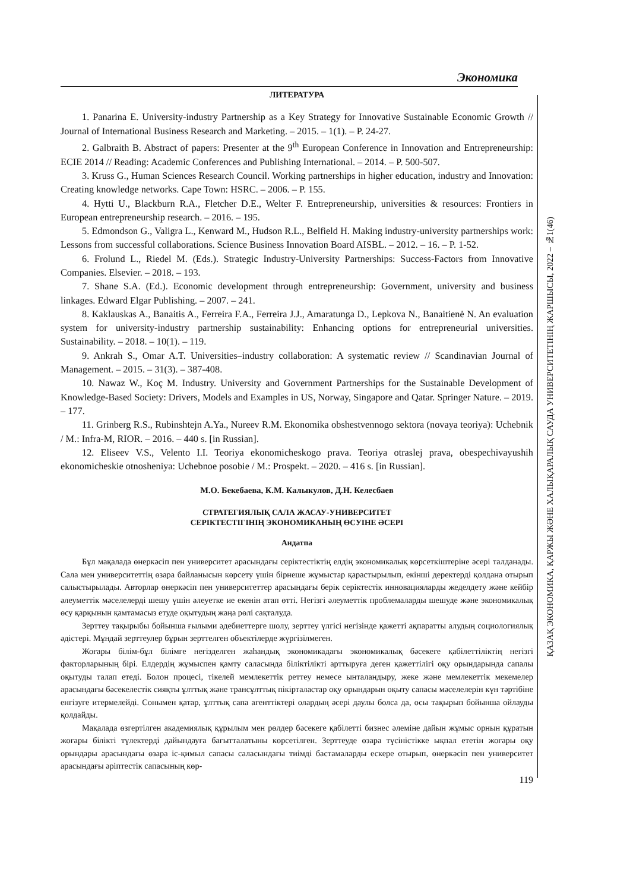Экономика
ҚАЗАҚ ЭКОНОМИКА, ҚАРЖЫ ЖӘНЕ ХАЛЫҚАРАЛЫҚ САУДА УНИВЕРСИТЕТІНІҢ ЖАРШЫСЫ, 2022 – №1(46)
ЛИТЕРАТУРА
1. Panarina E. University-industry Partnership as a Key Strategy for Innovative Sustainable Economic Growth // Journal of International Business Research and Marketing. – 2015. – 1(1). – P. 24-27.
2. Galbraith B. Abstract of papers: Presenter at the 9<sup>th</sup> European Conference in Innovation and Entrepreneurship: ECIE 2014 // Reading: Academic Conferences and Publishing International. – 2014. – P. 500-507.
3. Kruss G., Human Sciences Research Council. Working partnerships in higher education, industry and Innovation: Creating knowledge networks. Cape Town: HSRC. – 2006. – P. 155.
4. Hytti U., Blackburn R.A., Fletcher D.E., Welter F. Entrepreneurship, universities & resources: Frontiers in European entrepreneurship research. – 2016. – 195.
5. Edmondson G., Valigra L., Kenward M., Hudson R.L., Belfield H. Making industry-university partnerships work: Lessons from successful collaborations. Science Business Innovation Board AISBL. – 2012. – 16. – P. 1-52.
6. Frolund L., Riedel M. (Eds.). Strategic Industry-University Partnerships: Success-Factors from Innovative Companies. Elsevier. – 2018. – 193.
7. Shane S.A. (Ed.). Economic development through entrepreneurship: Government, university and business linkages. Edward Elgar Publishing. – 2007. – 241.
8. Kaklauskas A., Banaitis A., Ferreira F.A., Ferreira J.J., Amaratunga D., Lepkova N., Banaitienė N. An evaluation system for university-industry partnership sustainability: Enhancing options for entrepreneurial universities. Sustainability. – 2018. – 10(1). – 119.
9. Ankrah S., Omar A.T. Universities–industry collaboration: A systematic review // Scandinavian Journal of Management. – 2015. – 31(3). – 387-408.
10. Nawaz W., Koç M. Industry. University and Government Partnerships for the Sustainable Development of Knowledge-Based Society: Drivers, Models and Examples in US, Norway, Singapore and Qatar. Springer Nature. – 2019. – 177.
11. Grinberg R.S., Rubinshtejn A.Ya., Nureev R.M. Ekonomika obshestvennogo sektora (novaya teoriya): Uchebnik / M.: Infra-M, RIOR. – 2016. – 440 s. [in Russian].
12. Eliseev V.S., Velento I.I. Teoriya ekonomicheskogo prava. Teoriya otraslej prava, obespechivayushih ekonomicheskie otnosheniya: Uchebnoe posobie / M.: Prospekt. – 2020. – 416 s. [in Russian].
М.О. Бекебаева, К.М. Калыкулов, Д.Н. Келесбаев
СТРАТЕГИЯЛЫҚ САЛА ЖАСАУ-УНИВЕРСИТЕТ
СЕРІКТЕСТІГІНІҢ ЭКОНОМИКАНЫҢ ӨСУІНЕ ӘСЕРІ
Андатпа
Бұл мақалада өнеркәсіп пен университет арасындағы серіктестіктің елдің экономикалық көрсеткіштеріне әсері талданады. Сала мен университеттің өзара байланысын көрсету үшін бірнеше жұмыстар қарастырылып, екінші деректерді қолдана отырып салыстырылады. Авторлар өнеркәсіп пен университеттер арасындағы берік серіктестік инновацияларды жеделдету және кейбір әлеуметтік мәселелерді шешу үшін әлеуетке ие екенін атап өтті. Негізгі әлеуметтік проблемаларды шешуде және экономикалық өсу қарқынын қамтамасыз етуде оқытудың жаңа рөлі сақталуда.
Зерттеу тақырыбы бойынша ғылыми әдебиеттерге шолу, зерттеу үлгісі негізінде қажетті ақпаратты алудың социологиялық әдістері. Мұндай зерттеулер бұрын зерттелген объектілерде жүргізілмеген.
Жоғары білім-бұл білімге негізделген жаһандық экономикадағы экономикалық бәсекеге қабілеттіліктің негізгі факторларының бірі. Елдердің жұмыспен қамту саласында біліктілікті арттыруға деген қажеттілігі оқу орындарында сапалы оқытуды талап етеді. Болон процесі, тікелей мемлекеттік реттеу немесе ынталандыру, жеке және мемлекеттік мекемелер арасындағы бәсекелестік сияқты ұлттық және трансұлттық пікірталастар оқу орындарын оқыту сапасы мәселелерін күн тәртібіне енгізуге итермелейді. Сонымен қатар, ұлттық сапа агенттіктері олардың әсері даулы болса да, осы тақырып бойынша ойлауды қолдайды.
Мақалада өзгертілген академиялық құрылым мен рөлдер бәсекеге қабілетті бизнес әлеміне дайын жұмыс орнын құратын жоғары білікті түлектерді дайындауға бағытталатыны көрсетілген. Зерттеуде өзара түсіністікке ықпал ететін жоғары оқу орындары арасындағы өзара іс-қимыл сапасы саласындағы тиімді бастамаларды ескере отырып, өнеркәсіп пен университет арасындағы әріптестік сапасының көр-
119